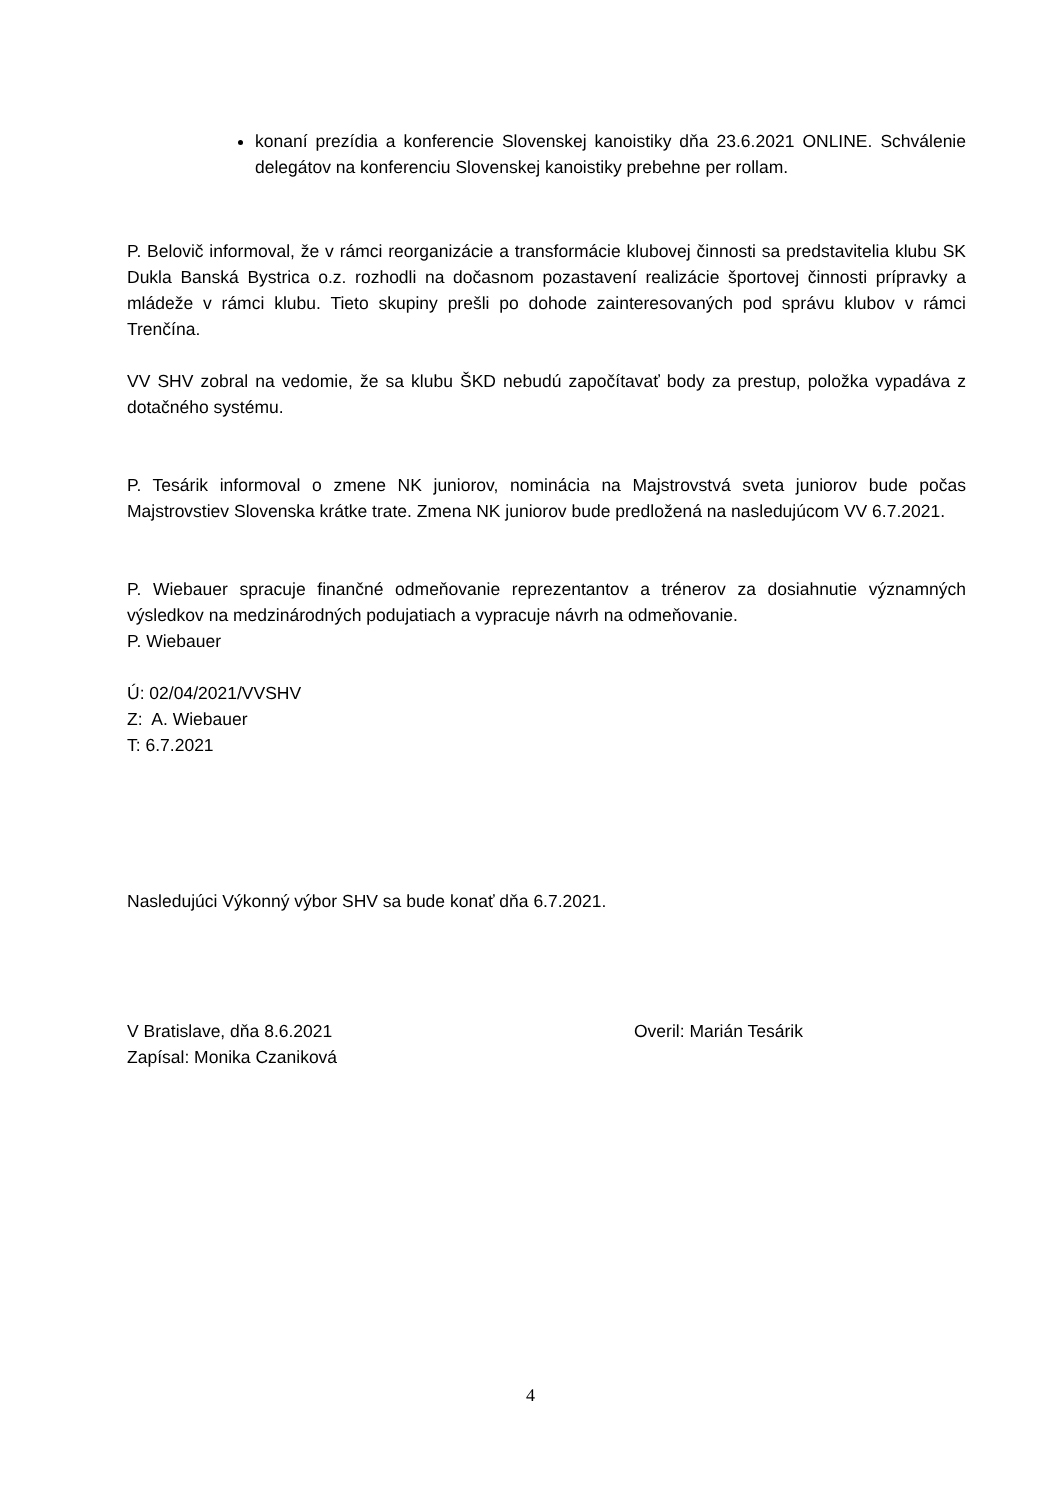konaní prezídia a konferencie Slovenskej kanoistiky dňa 23.6.2021 ONLINE. Schválenie delegátov na konferenciu Slovenskej kanoistiky prebehne per rollam.
P. Belovič informoval, že v rámci reorganizácie a transformácie klubovej činnosti sa predstavitelia klubu SK Dukla Banská Bystrica o.z. rozhodli na dočasnom pozastavení realizácie športovej činnosti prípravky a mládeže v rámci klubu. Tieto skupiny prešli po dohode zainteresovaných pod správu klubov v rámci Trenčína.
VV SHV zobral na vedomie, že sa klubu ŠKD nebudú započítavať body za prestup, položka vypadáva z dotačného systému.
P. Tesárik informoval o zmene NK juniorov, nominácia na Majstrovstvá sveta juniorov bude počas Majstrovstiev Slovenska krátke trate. Zmena NK juniorov bude predložená na nasledujúcom VV 6.7.2021.
P. Wiebauer spracuje finančné odmeňovanie reprezentantov a trénerov za dosiahnutie významných výsledkov na medzinárodných podujatiach a vypracuje návrh na odmeňovanie.
P. Wiebauer
Ú: 02/04/2021/VVSHV
Z: A. Wiebauer
T: 6.7.2021
Nasledujúci Výkonný výbor SHV sa bude konať dňa 6.7.2021.
V Bratislave, dňa 8.6.2021 Overil: Marián Tesárik
Zapísal: Monika Czaniková
4